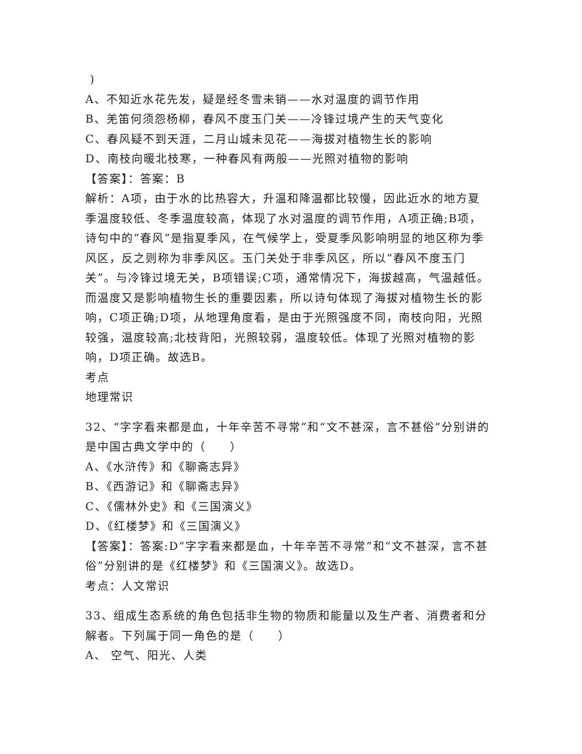)
A、不知近水花先发，疑是经冬雪未销——水对温度的调节作用
B、羌笛何须怨杨柳，春风不度玉门关——冷锋过境产生的天气变化
C、春风疑不到天涯，二月山城未见花——海拔对植物生长的影响
D、南枝向暖北枝寒，一种春风有两般——光照对植物的影响
【答案】：答案：B
解析：A项，由于水的比热容大，升温和降温都比较慢，因此近水的地方夏季温度较低、冬季温度较高，体现了水对温度的调节作用，A项正确;B项，诗句中的“春风”是指夏季风，在气候学上，受夏季风影响明显的地区称为季风区，反之则称为非季风区。玉门关处于非季风区，所以“春风不度玉门关”。与冷锋过境无关，B项错误;C项，通常情况下，海拔越高，气温越低。而温度又是影响植物生长的重要因素，所以诗句体现了海拔对植物生长的影响，C项正确;D项，从地理角度看，是由于光照强度不同，南枝向阳，光照较强，温度较高;北枝背阳，光照较弱，温度较低。体现了光照对植物的影响，D项正确。故选B。
考点
地理常识
32、“字字看来都是血，十年辛苦不寻常”和“文不甚深，言不甚俗”分别讲的是中国古典文学中的（　　）
A、《水浒传》和《聊斋志异》
B、《西游记》和《聊斋志异》
C、《儒林外史》和《三国演义》
D、《红楼梦》和《三国演义》
【答案】：答案:D“字字看来都是血，十年辛苦不寻常”和“文不甚深，言不甚俗”分别讲的是《红楼梦》和《三国演义》。故选D。
考点：人文常识
33、组成生态系统的角色包括非生物的物质和能量以及生产者、消费者和分解者。下列属于同一角色的是（　　）
A、 空气、阳光、人类